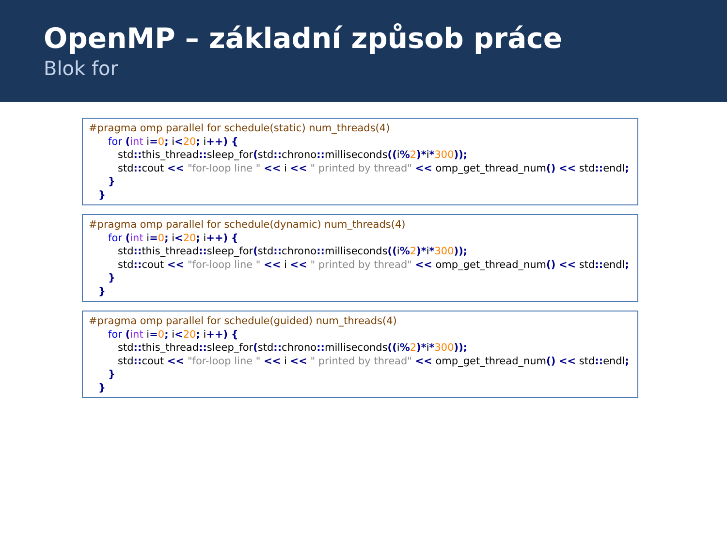OpenMP – základní způsob práce
Blok for
#pragma omp parallel for schedule(static) num_threads(4)
for (int i=0; i<20; i++) {
std:: this_thread:: sleep_for(std:: chrono:: milliseconds((i% 2)*i*300));
std:: cout << "for-loop line " << i << " printed by thread" << omp_get_thread_num() << std:: endl;
}
}
#pragma omp parallel for schedule(dynamic) num_threads(4)
for (int i=0; i<20; i++) {
std:: this_thread:: sleep_for(std:: chrono:: milliseconds((i% 2)*i*300));
std:: cout << "for-loop line " << i << " printed by thread" << omp_get_thread_num() << std:: endl;
}
}
#pragma omp parallel for schedule(guided) num_threads(4)
for (int i=0; i<20; i++) {
std:: this_thread:: sleep_for(std:: chrono:: milliseconds((i% 2)*i*300));
std:: cout << "for-loop line " << i << " printed by thread" << omp_get_thread_num() << std:: endl;
}
}